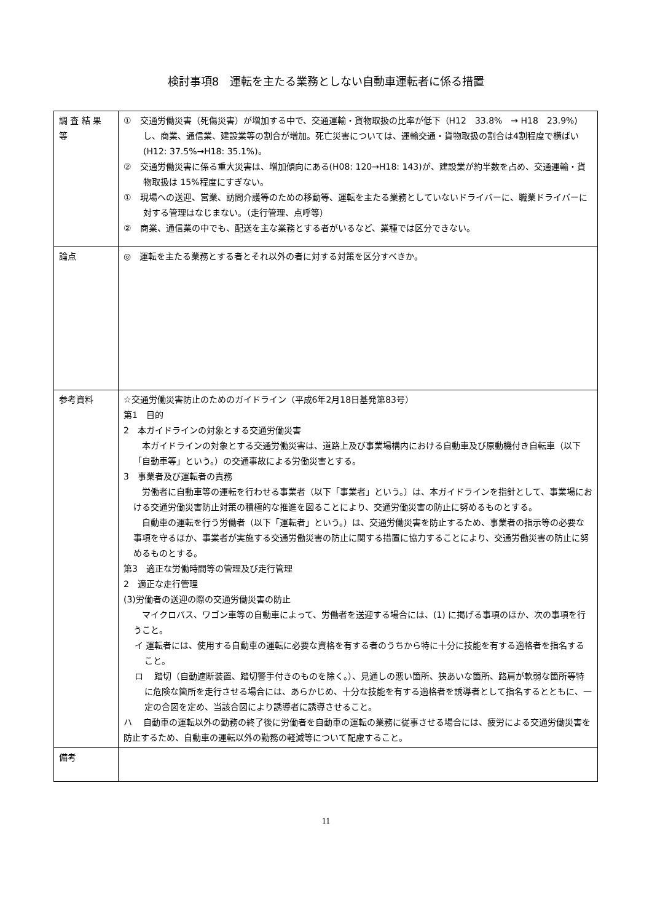検討事項8　運転を主たる業務としない自動車運転者に係る措置
| 調 査 結 果 等 | ① 交通労働災害（死傷災害）が増加する中で、交通運輸・貨物取扱の比率が低下（H12 33.8% → H18 23.9%)し、商業、通信業、建設業等の割合が増加。死亡災害については、運輸交通・貨物取扱の割合は4割程度で横ばい(H12: 37.5%→H18: 35.1%)。 ② 交通労働災害に係る重大災害は、増加傾向にある(H08: 120→H18: 143)が、建設業が約半数を占め、交通運輸・貨物取扱は 15%程度にすぎない。 ① 現場への送迎、営業、訪問介護等のための移動等、運転を主たる業務としていないドライバーに、職業ドライバーに対する管理はなじまない。（走行管理、点呼等） ② 商業、通信業の中でも、配送を主な業務とする者がいるなど、業種では区分できない。 |
| 論点 | ◎ 運転を主たる業務とする者とそれ以外の者に対する対策を区分すべきか。 |
| 参考資料 | ☆交通労働災害防止のためのガイドライン（平成6年2月18日基発第83号） 第1 目的 2 本ガイドラインの対象とする交通労働災害 本ガイドラインの対象とする交通労働災害は、道路上及び事業場構内における自動車及び原動機付き自転車（以下「自動車等」という。）の交通事故による労働災害とする。 3 事業者及び運転者の責務 労働者に自動車等の運転を行わせる事業者（以下「事業者」という。）は、本ガイドラインを指針として、事業場における交通労働災害防止対策の積極的な推進を図ることにより、交通労働災害の防止に努めるものとする。 自動車の運転を行う労働者（以下「運転者」という。）は、交通労働災害を防止するため、事業者の指示等の必要な事項を守るほか、事業者が実施する交通労働災害の防止に関する措置に協力することにより、交通労働災害の防止に努めるものとする。 第3 適正な労働時間等の管理及び走行管理 2 適正な走行管理 (3)労働者の送迎の際の交通労働災害の防止 マイクロバス、ワゴン車等の自動車によって、労働者を送迎する場合には、(1) に掲げる事項のほか、次の事項を行うこと。 イ 運転者には、使用する自動車の運転に必要な資格を有する者のうちから特に十分に技能を有する適格者を指名すること。 ロ 踏切（自動遮断装置、踏切警手付きのものを除く。）、見通しの悪い箇所、狭あいな箇所、路肩が軟弱な箇所等特に危険な箇所を走行させる場合には、あらかじめ、十分な技能を有する適格者を誘導者として指名するとともに、一定の合図を定め、当該合図により誘導者に誘導させること。 ハ 自動車の運転以外の勤務の終了後に労働者を自動車の運転の業務に従事させる場合には、疲労による交通労働災害を防止するため、自動車の運転以外の勤務の軽減等について配慮すること。 |
| 備考 | |
11